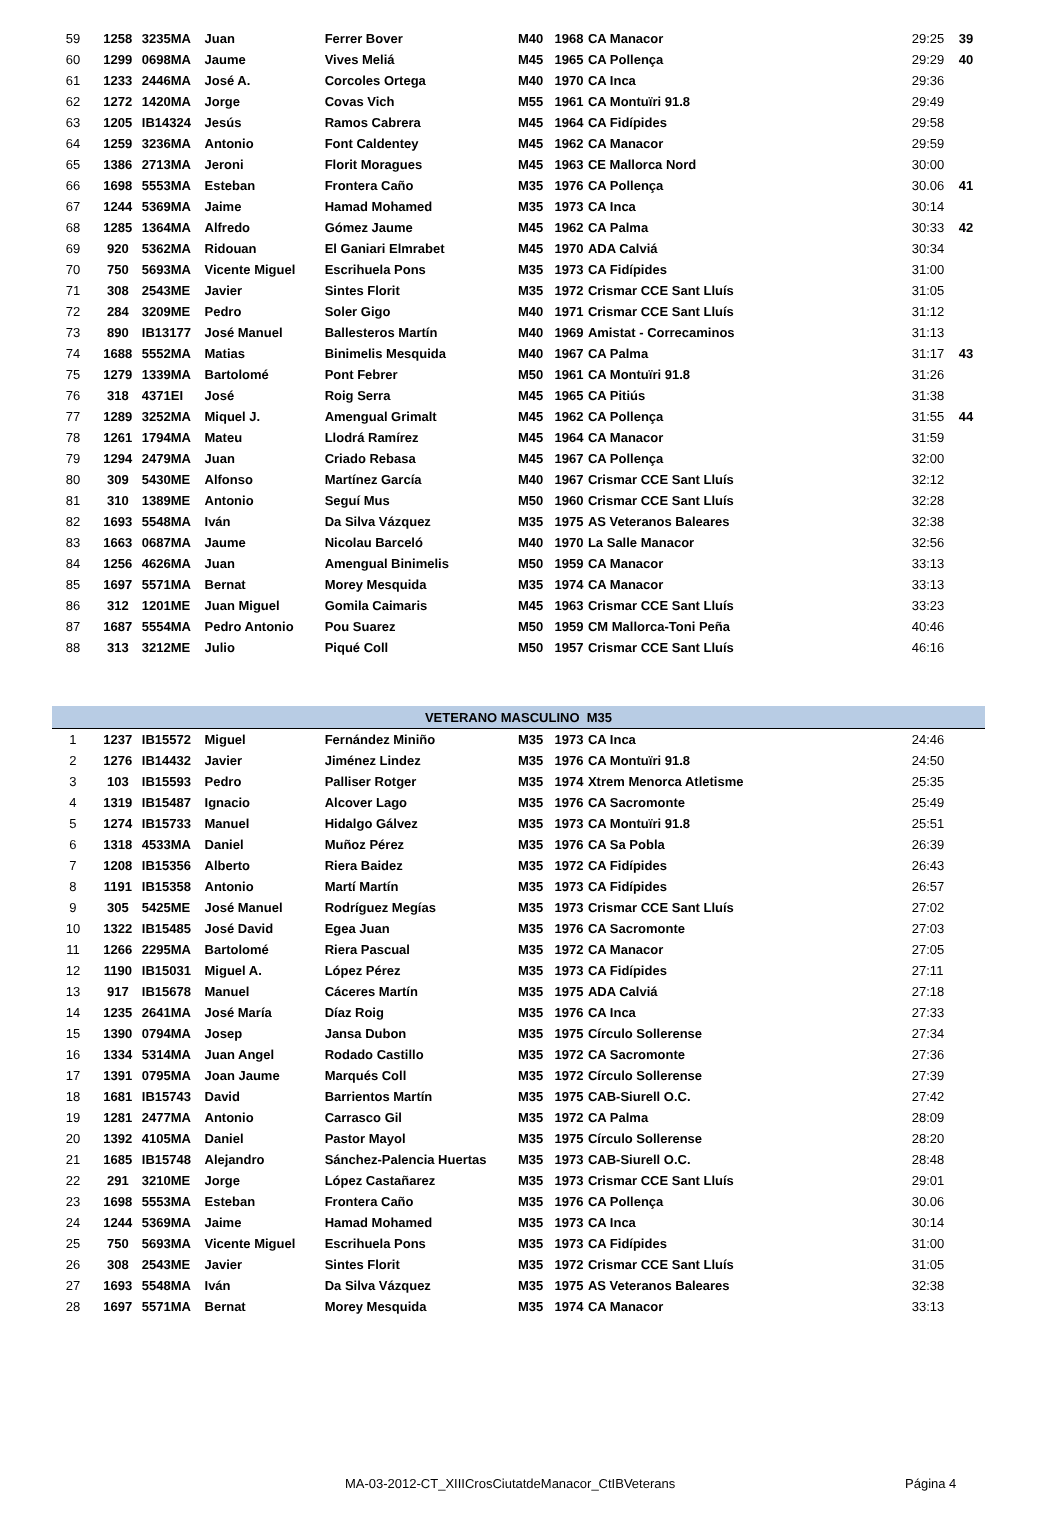| 59 | 1258 | 3235MA | Juan | Ferrer Bover | M40 | 1968 | CA Manacor | 29:25 | 39 |
| 60 | 1299 | 0698MA | Jaume | Vives Meliá | M45 | 1965 | CA Pollença | 29:29 | 40 |
| 61 | 1233 | 2446MA | José A. | Corcoles Ortega | M40 | 1970 | CA Inca | 29:36 | |
| 62 | 1272 | 1420MA | Jorge | Covas Vich | M55 | 1961 | CA Montuïri 91.8 | 29:49 | |
| 63 | 1205 | IB14324 | Jesús | Ramos Cabrera | M45 | 1964 | CA Fidípides | 29:58 | |
| 64 | 1259 | 3236MA | Antonio | Font Caldentey | M45 | 1962 | CA Manacor | 29:59 | |
| 65 | 1386 | 2713MA | Jeroni | Florit Moragues | M45 | 1963 | CE Mallorca Nord | 30:00 | |
| 66 | 1698 | 5553MA | Esteban | Frontera Caño | M35 | 1976 | CA Pollença | 30.06 | 41 |
| 67 | 1244 | 5369MA | Jaime | Hamad Mohamed | M35 | 1973 | CA Inca | 30:14 | |
| 68 | 1285 | 1364MA | Alfredo | Gómez Jaume | M45 | 1962 | CA Palma | 30:33 | 42 |
| 69 | 920 | 5362MA | Ridouan | El Ganiari Elmrabet | M45 | 1970 | ADA Calviá | 30:34 | |
| 70 | 750 | 5693MA | Vicente Miguel | Escrihuela Pons | M35 | 1973 | CA Fidípides | 31:00 | |
| 71 | 308 | 2543ME | Javier | Sintes Florit | M35 | 1972 | Crismar CCE Sant Lluís | 31:05 | |
| 72 | 284 | 3209ME | Pedro | Soler Gigo | M40 | 1971 | Crismar CCE Sant Lluís | 31:12 | |
| 73 | 890 | IB13177 | José Manuel | Ballesteros Martín | M40 | 1969 | Amistat - Correcaminos | 31:13 | |
| 74 | 1688 | 5552MA | Matias | Binimelis Mesquida | M40 | 1967 | CA Palma | 31:17 | 43 |
| 75 | 1279 | 1339MA | Bartolomé | Pont Febrer | M50 | 1961 | CA Montuïri 91.8 | 31:26 | |
| 76 | 318 | 4371EI | José | Roig Serra | M45 | 1965 | CA Pitiús | 31:38 | |
| 77 | 1289 | 3252MA | Miquel J. | Amengual Grimalt | M45 | 1962 | CA Pollença | 31:55 | 44 |
| 78 | 1261 | 1794MA | Mateu | Llodrá Ramírez | M45 | 1964 | CA Manacor | 31:59 | |
| 79 | 1294 | 2479MA | Juan | Criado Rebasa | M45 | 1967 | CA Pollença | 32:00 | |
| 80 | 309 | 5430ME | Alfonso | Martínez García | M40 | 1967 | Crismar CCE Sant Lluís | 32:12 | |
| 81 | 310 | 1389ME | Antonio | Seguí Mus | M50 | 1960 | Crismar CCE Sant Lluís | 32:28 | |
| 82 | 1693 | 5548MA | Iván | Da Silva Vázquez | M35 | 1975 | AS Veteranos Baleares | 32:38 | |
| 83 | 1663 | 0687MA | Jaume | Nicolau Barceló | M40 | 1970 | La Salle Manacor | 32:56 | |
| 84 | 1256 | 4626MA | Juan | Amengual Binimelis | M50 | 1959 | CA Manacor | 33:13 | |
| 85 | 1697 | 5571MA | Bernat | Morey Mesquida | M35 | 1974 | CA Manacor | 33:13 | |
| 86 | 312 | 1201ME | Juan Miguel | Gomila Caimaris | M45 | 1963 | Crismar CCE Sant Lluís | 33:23 | |
| 87 | 1687 | 5554MA | Pedro Antonio | Pou Suarez | M50 | 1959 | CM Mallorca-Toni Peña | 40:46 | |
| 88 | 313 | 3212ME | Julio | Piqué Coll | M50 | 1957 | Crismar CCE Sant Lluís | 46:16 | |
| VETERANO MASCULINO M35 | | | | | | | | | |
| --- | --- | --- | --- | --- | --- | --- | --- | --- | --- |
| 1 | 1237 | IB15572 | Miguel | Fernández Miniño | M35 | 1973 | CA Inca | 24:46 | |
| 2 | 1276 | IB14432 | Javier | Jiménez Lindez | M35 | 1976 | CA Montuïri 91.8 | 24:50 | |
| 3 | 103 | IB15593 | Pedro | Palliser Rotger | M35 | 1974 | Xtrem Menorca Atletisme | 25:35 | |
| 4 | 1319 | IB15487 | Ignacio | Alcover Lago | M35 | 1976 | CA Sacromonte | 25:49 | |
| 5 | 1274 | IB15733 | Manuel | Hidalgo Gálvez | M35 | 1973 | CA Montuïri 91.8 | 25:51 | |
| 6 | 1318 | 4533MA | Daniel | Muñoz Pérez | M35 | 1976 | CA Sa Pobla | 26:39 | |
| 7 | 1208 | IB15356 | Alberto | Riera Baidez | M35 | 1972 | CA Fidípides | 26:43 | |
| 8 | 1191 | IB15358 | Antonio | Martí Martín | M35 | 1973 | CA Fidípides | 26:57 | |
| 9 | 305 | 5425ME | José Manuel | Rodríguez Megías | M35 | 1973 | Crismar CCE Sant Lluís | 27:02 | |
| 10 | 1322 | IB15485 | José David | Egea Juan | M35 | 1976 | CA Sacromonte | 27:03 | |
| 11 | 1266 | 2295MA | Bartolomé | Riera Pascual | M35 | 1972 | CA Manacor | 27:05 | |
| 12 | 1190 | IB15031 | Miguel A. | López Pérez | M35 | 1973 | CA Fidípides | 27:11 | |
| 13 | 917 | IB15678 | Manuel | Cáceres Martín | M35 | 1975 | ADA Calviá | 27:18 | |
| 14 | 1235 | 2641MA | José María | Díaz Roig | M35 | 1976 | CA Inca | 27:33 | |
| 15 | 1390 | 0794MA | Josep | Jansa Dubon | M35 | 1975 | Círculo Sollerense | 27:34 | |
| 16 | 1334 | 5314MA | Juan Angel | Rodado Castillo | M35 | 1972 | CA Sacromonte | 27:36 | |
| 17 | 1391 | 0795MA | Joan Jaume | Marqués Coll | M35 | 1972 | Círculo Sollerense | 27:39 | |
| 18 | 1681 | IB15743 | David | Barrientos Martín | M35 | 1975 | CAB-Siurell O.C. | 27:42 | |
| 19 | 1281 | 2477MA | Antonio | Carrasco Gil | M35 | 1972 | CA Palma | 28:09 | |
| 20 | 1392 | 4105MA | Daniel | Pastor Mayol | M35 | 1975 | Círculo Sollerense | 28:20 | |
| 21 | 1685 | IB15748 | Alejandro | Sánchez-Palencia Huertas | M35 | 1973 | CAB-Siurell O.C. | 28:48 | |
| 22 | 291 | 3210ME | Jorge | López Castañarez | M35 | 1973 | Crismar CCE Sant Lluís | 29:01 | |
| 23 | 1698 | 5553MA | Esteban | Frontera Caño | M35 | 1976 | CA Pollença | 30.06 | |
| 24 | 1244 | 5369MA | Jaime | Hamad Mohamed | M35 | 1973 | CA Inca | 30:14 | |
| 25 | 750 | 5693MA | Vicente Miguel | Escrihuela Pons | M35 | 1973 | CA Fidípides | 31:00 | |
| 26 | 308 | 2543ME | Javier | Sintes Florit | M35 | 1972 | Crismar CCE Sant Lluís | 31:05 | |
| 27 | 1693 | 5548MA | Iván | Da Silva Vázquez | M35 | 1975 | AS Veteranos Baleares | 32:38 | |
| 28 | 1697 | 5571MA | Bernat | Morey Mesquida | M35 | 1974 | CA Manacor | 33:13 | |
MA-03-2012-CT_XIIICrosCiutatdeManacor_CtIBVeterans Página 4